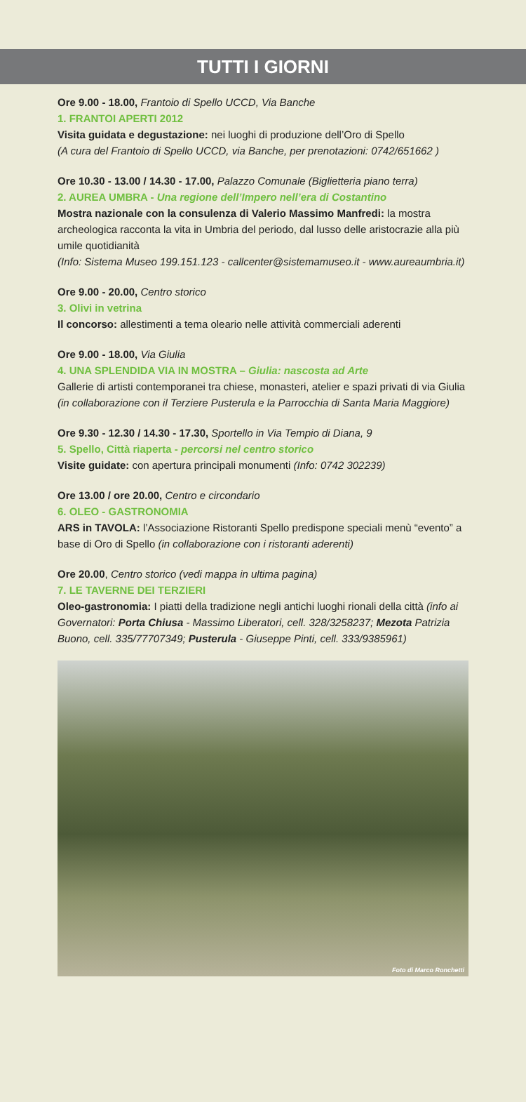TUTTI I GIORNI
Ore 9.00 - 18.00, Frantoio di Spello UCCD, Via Banche
1. FRANTOI APERTI 2012
Visita guidata e degustazione: nei luoghi di produzione dell’Oro di Spello
(A cura del Frantoio di Spello UCCD, via Banche, per prenotazioni: 0742/651662 )
Ore 10.30 - 13.00 / 14.30 - 17.00, Palazzo Comunale (Biglietteria piano terra)
2. AUREA UMBRA - Una regione dell’Impero nell’era di Costantino
Mostra nazionale con la consulenza di Valerio Massimo Manfredi: la mostra archeologica racconta la vita in Umbria del periodo, dal lusso delle aristocrazie alla più umile quotidianità
(Info: Sistema Museo 199.151.123 - callcenter@sistemamuseo.it - www.aureaumbria.it)
Ore 9.00 - 20.00, Centro storico
3. Olivi in vetrina
Il concorso: allestimenti a tema oleario nelle attività commerciali aderenti
Ore 9.00 - 18.00, Via Giulia
4. UNA SPLENDIDA VIA IN MOSTRA – Giulia: nascosta ad Arte
Gallerie di artisti contemporanei tra chiese, monasteri, atelier e spazi privati di via Giulia
(in collaborazione con il Terziere Pusterula e la Parrocchia di Santa Maria Maggiore)
Ore 9.30 - 12.30 / 14.30 - 17.30, Sportello in Via Tempio di Diana, 9
5. Spello, Città riaperta - percorsi nel centro storico
Visite guidate: con apertura principali monumenti (Info: 0742 302239)
Ore 13.00 / ore 20.00, Centro e circondario
6. OLEO - GASTRONOMIA
ARS in TAVOLA: l’Associazione Ristoranti Spello predispone speciali menù “evento” a base di Oro di Spello (in collaborazione con i ristoranti aderenti)
Ore 20.00, Centro storico (vedi mappa in ultima pagina)
7. LE TAVERNE DEI TERZIERI
Oleo-gastronomia: I piatti della tradizione negli antichi luoghi rionali della città (info ai Governatori: Porta Chiusa - Massimo Liberatori, cell. 328/3258237; Mezota Patrizia Buono, cell. 335/77707349; Pusterula - Giuseppe Pinti, cell. 333/9385961)
Foto di Marco Ronchetti